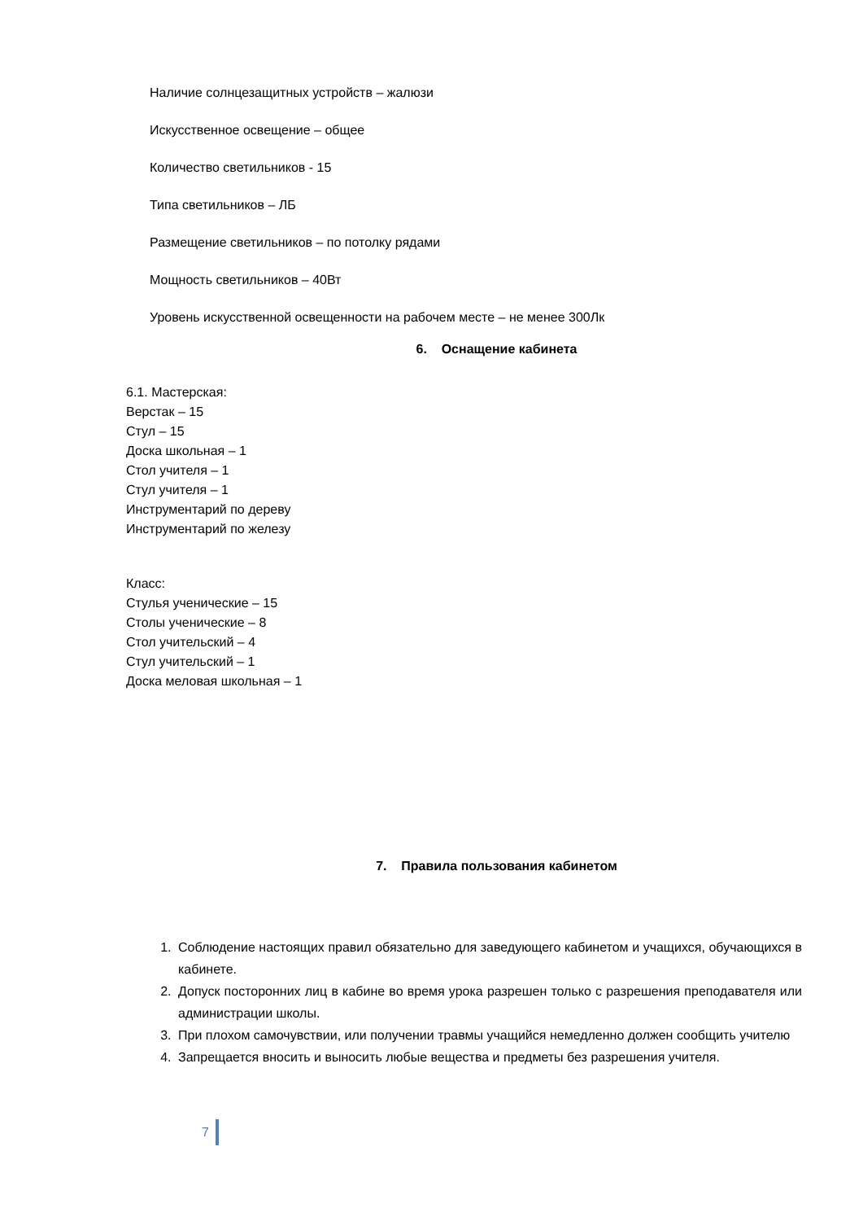Наличие солнцезащитных устройств – жалюзи
Искусственное освещение – общее
Количество светильников - 15
Типа светильников – ЛБ
Размещение светильников – по потолку рядами
Мощность светильников – 40Вт
Уровень искусственной освещенности на рабочем месте – не менее 300Лк
6. Оснащение кабинета
6.1. Мастерская:
Верстак – 15
Стул – 15
Доска школьная – 1
Стол учителя – 1
Стул учителя – 1
Инструментарий по дереву
Инструментарий по железу
Класс:
Стулья ученические – 15
Столы ученические – 8
Стол учительский – 4
Стул учительский – 1
Доска меловая школьная – 1
7. Правила пользования кабинетом
1. Соблюдение настоящих правил обязательно для заведующего кабинетом и учащихся, обучающихся в кабинете.
2. Допуск посторонних лиц в кабине во время урока разрешен только с разрешения преподавателя или администрации школы.
3. При плохом самочувствии, или получении травмы учащийся немедленно должен сообщить учителю
4. Запрещается вносить и выносить любые вещества и предметы без разрешения учителя.
7